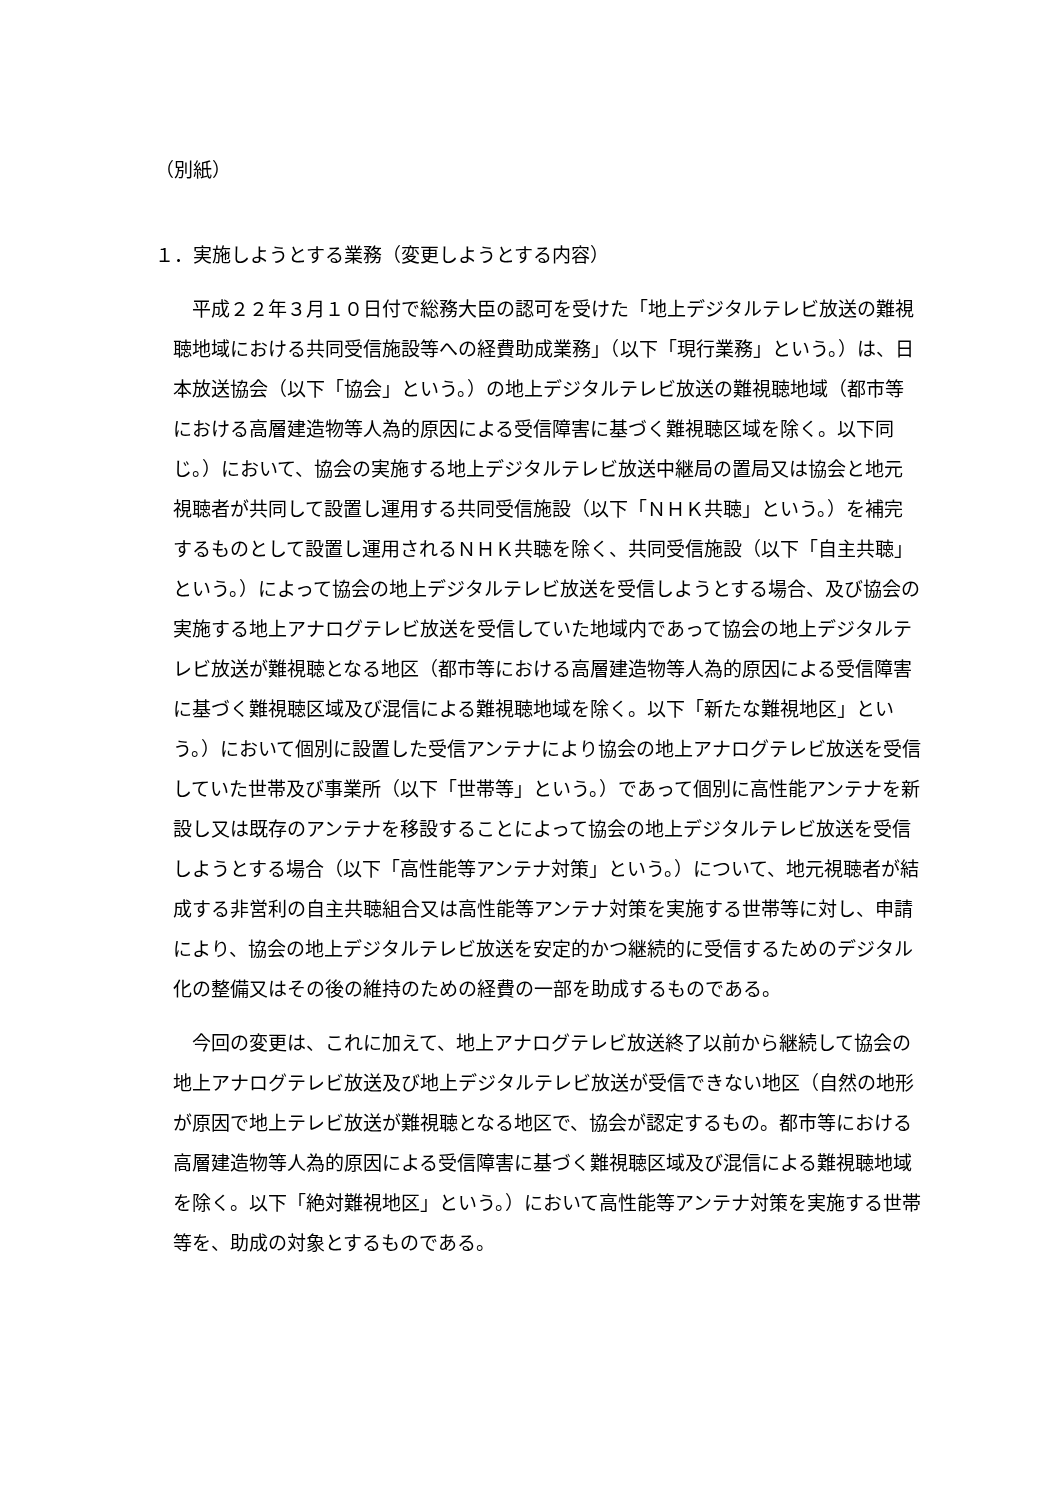（別紙）
１．実施しようとする業務（変更しようとする内容）
平成２２年３月１０日付で総務大臣の認可を受けた「地上デジタルテレビ放送の難視聴地域における共同受信施設等への経費助成業務」（以下「現行業務」という。）は、日本放送協会（以下「協会」という。）の地上デジタルテレビ放送の難視聴地域（都市等における高層建造物等人為的原因による受信障害に基づく難視聴区域を除く。以下同じ。）において、協会の実施する地上デジタルテレビ放送中継局の置局又は協会と地元視聴者が共同して設置し運用する共同受信施設（以下「ＮＨＫ共聴」という。）を補完するものとして設置し運用されるＮＨＫ共聴を除く、共同受信施設（以下「自主共聴」という。）によって協会の地上デジタルテレビ放送を受信しようとする場合、及び協会の実施する地上アナログテレビ放送を受信していた地域内であって協会の地上デジタルテレビ放送が難視聴となる地区（都市等における高層建造物等人為的原因による受信障害に基づく難視聴区域及び混信による難視聴地域を除く。以下「新たな難視地区」という。）において個別に設置した受信アンテナにより協会の地上アナログテレビ放送を受信していた世帯及び事業所（以下「世帯等」という。）であって個別に高性能アンテナを新設し又は既存のアンテナを移設することによって協会の地上デジタルテレビ放送を受信しようとする場合（以下「高性能等アンテナ対策」という。）について、地元視聴者が結成する非営利の自主共聴組合又は高性能等アンテナ対策を実施する世帯等に対し、申請により、協会の地上デジタルテレビ放送を安定的かつ継続的に受信するためのデジタル化の整備又はその後の維持のための経費の一部を助成するものである。
今回の変更は、これに加えて、地上アナログテレビ放送終了以前から継続して協会の地上アナログテレビ放送及び地上デジタルテレビ放送が受信できない地区（自然の地形が原因で地上テレビ放送が難視聴となる地区で、協会が認定するもの。都市等における高層建造物等人為的原因による受信障害に基づく難視聴区域及び混信による難視聴地域を除く。以下「絶対難視地区」という。）において高性能等アンテナ対策を実施する世帯等を、助成の対象とするものである。